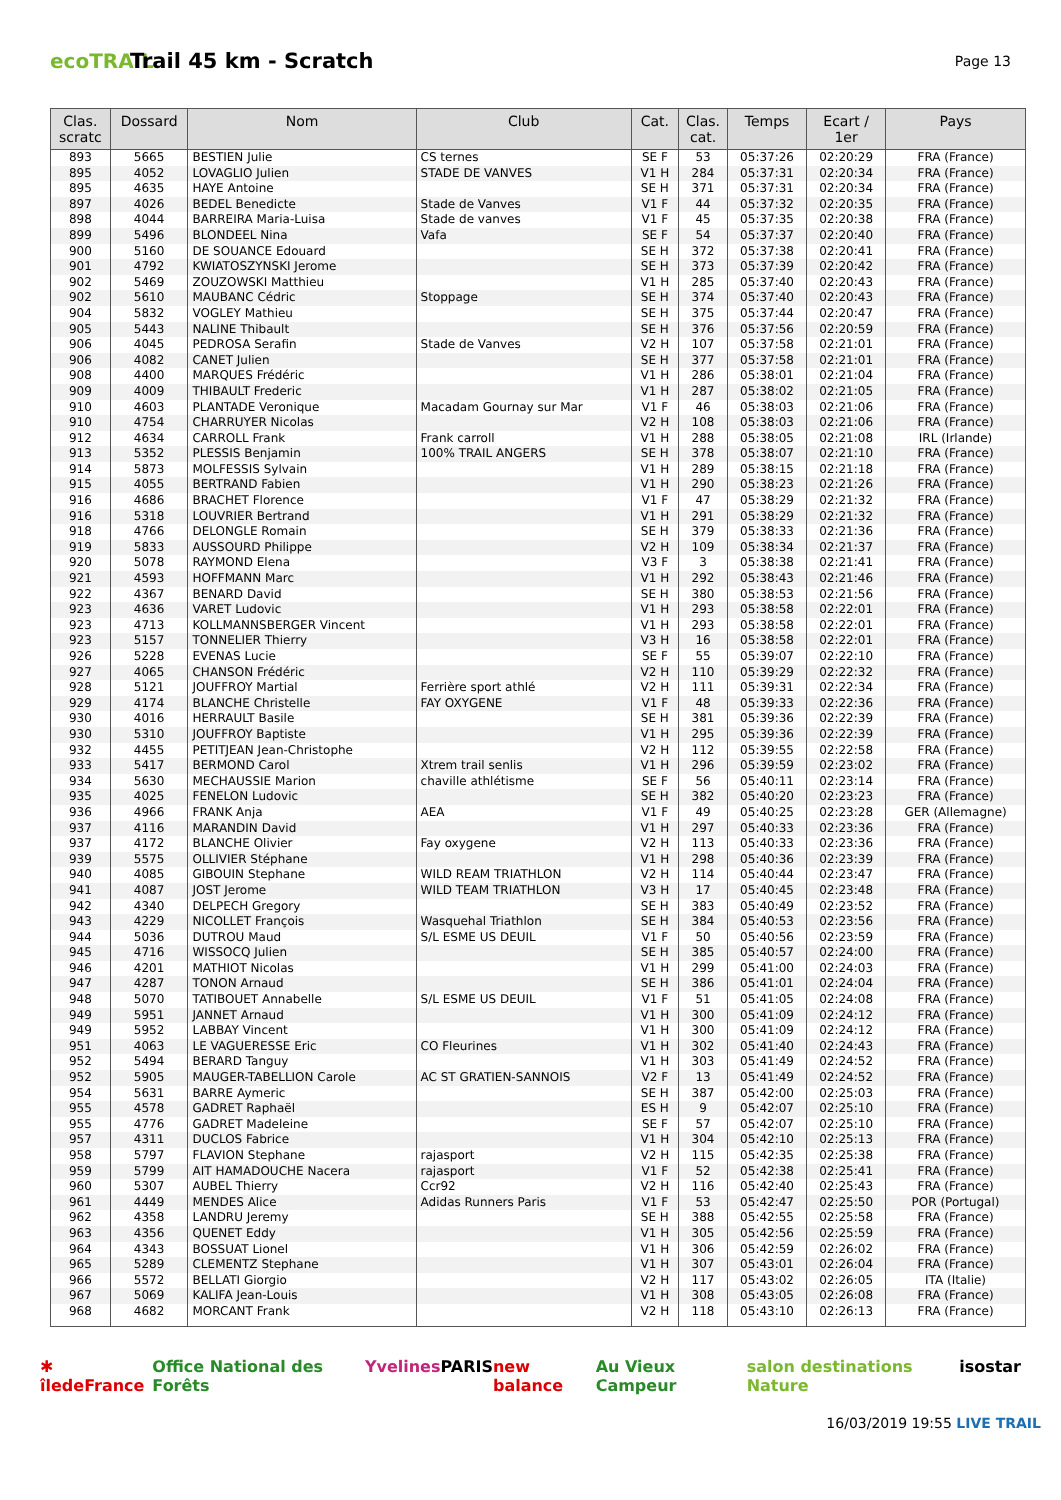ecoTRAIL
Trail 45 km - Scratch
Page 13
| Clas. scratc | Dossard | Nom | Club | Cat. | Clas. cat. | Temps | Ecart / 1er | Pays |
| --- | --- | --- | --- | --- | --- | --- | --- | --- |
| 893 | 5665 | BESTIEN Julie | CS ternes | SE F | 53 | 05:37:26 | 02:20:29 | FRA (France) |
| 895 | 4052 | LOVAGLIO Julien | STADE DE VANVES | V1 H | 284 | 05:37:31 | 02:20:34 | FRA (France) |
| 895 | 4635 | HAYE Antoine | | SE H | 371 | 05:37:31 | 02:20:34 | FRA (France) |
| 897 | 4026 | BEDEL Benedicte | Stade de Vanves | V1 F | 44 | 05:37:32 | 02:20:35 | FRA (France) |
| 898 | 4044 | BARREIRA Maria-Luisa | Stade de vanves | V1 F | 45 | 05:37:35 | 02:20:38 | FRA (France) |
| 899 | 5496 | BLONDEEL Nina | Vafa | SE F | 54 | 05:37:37 | 02:20:40 | FRA (France) |
| 900 | 5160 | DE SOUANCE Edouard | | SE H | 372 | 05:37:38 | 02:20:41 | FRA (France) |
| 901 | 4792 | KWIATOSZYNSKI Jerome | | SE H | 373 | 05:37:39 | 02:20:42 | FRA (France) |
| 902 | 5469 | ZOUZOWSKI Matthieu | | V1 H | 285 | 05:37:40 | 02:20:43 | FRA (France) |
| 902 | 5610 | MAUBANC Cédric | Stoppage | SE H | 374 | 05:37:40 | 02:20:43 | FRA (France) |
| 904 | 5832 | VOGLEY Mathieu | | SE H | 375 | 05:37:44 | 02:20:47 | FRA (France) |
| 905 | 5443 | NALINE Thibault | | SE H | 376 | 05:37:56 | 02:20:59 | FRA (France) |
| 906 | 4045 | PEDROSA Serafin | Stade de Vanves | V2 H | 107 | 05:37:58 | 02:21:01 | FRA (France) |
| 906 | 4082 | CANET Julien | | SE H | 377 | 05:37:58 | 02:21:01 | FRA (France) |
| 908 | 4400 | MARQUES Frédéric | | V1 H | 286 | 05:38:01 | 02:21:04 | FRA (France) |
| 909 | 4009 | THIBAULT Frederic | | V1 H | 287 | 05:38:02 | 02:21:05 | FRA (France) |
| 910 | 4603 | PLANTADE Veronique | Macadam Gournay sur Mar | V1 F | 46 | 05:38:03 | 02:21:06 | FRA (France) |
| 910 | 4754 | CHARRUYER Nicolas | | V2 H | 108 | 05:38:03 | 02:21:06 | FRA (France) |
| 912 | 4634 | CARROLL Frank | Frank carroll | V1 H | 288 | 05:38:05 | 02:21:08 | IRL (Irlande) |
| 913 | 5352 | PLESSIS Benjamin | 100% TRAIL ANGERS | SE H | 378 | 05:38:07 | 02:21:10 | FRA (France) |
| 914 | 5873 | MOLFESSIS Sylvain | | V1 H | 289 | 05:38:15 | 02:21:18 | FRA (France) |
| 915 | 4055 | BERTRAND Fabien | | V1 H | 290 | 05:38:23 | 02:21:26 | FRA (France) |
| 916 | 4686 | BRACHET Florence | | V1 F | 47 | 05:38:29 | 02:21:32 | FRA (France) |
| 916 | 5318 | LOUVRIER Bertrand | | V1 H | 291 | 05:38:29 | 02:21:32 | FRA (France) |
| 918 | 4766 | DELONGLE Romain | | SE H | 379 | 05:38:33 | 02:21:36 | FRA (France) |
| 919 | 5833 | AUSSOURD Philippe | | V2 H | 109 | 05:38:34 | 02:21:37 | FRA (France) |
| 920 | 5078 | RAYMOND Elena | | V3 F | 3 | 05:38:38 | 02:21:41 | FRA (France) |
| 921 | 4593 | HOFFMANN Marc | | V1 H | 292 | 05:38:43 | 02:21:46 | FRA (France) |
| 922 | 4367 | BENARD David | | SE H | 380 | 05:38:53 | 02:21:56 | FRA (France) |
| 923 | 4636 | VARET Ludovic | | V1 H | 293 | 05:38:58 | 02:22:01 | FRA (France) |
| 923 | 4713 | KOLLMANNSBERGER Vincent | | V1 H | 293 | 05:38:58 | 02:22:01 | FRA (France) |
| 923 | 5157 | TONNELIER Thierry | | V3 H | 16 | 05:38:58 | 02:22:01 | FRA (France) |
| 926 | 5228 | EVENAS Lucie | | SE F | 55 | 05:39:07 | 02:22:10 | FRA (France) |
| 927 | 4065 | CHANSON Frédéric | | V2 H | 110 | 05:39:29 | 02:22:32 | FRA (France) |
| 928 | 5121 | JOUFFROY Martial | Ferrière sport athlé | V2 H | 111 | 05:39:31 | 02:22:34 | FRA (France) |
| 929 | 4174 | BLANCHE Christelle | FAY OXYGENE | V1 F | 48 | 05:39:33 | 02:22:36 | FRA (France) |
| 930 | 4016 | HERRAULT Basile | | SE H | 381 | 05:39:36 | 02:22:39 | FRA (France) |
| 930 | 5310 | JOUFFROY Baptiste | | V1 H | 295 | 05:39:36 | 02:22:39 | FRA (France) |
| 932 | 4455 | PETITJEAN Jean-Christophe | | V2 H | 112 | 05:39:55 | 02:22:58 | FRA (France) |
| 933 | 5417 | BERMOND Carol | Xtrem trail senlis | V1 H | 296 | 05:39:59 | 02:23:02 | FRA (France) |
| 934 | 5630 | MECHAUSSIE Marion | chaville athlétisme | SE F | 56 | 05:40:11 | 02:23:14 | FRA (France) |
| 935 | 4025 | FENELON Ludovic | | SE H | 382 | 05:40:20 | 02:23:23 | FRA (France) |
| 936 | 4966 | FRANK Anja | AEA | V1 F | 49 | 05:40:25 | 02:23:28 | GER (Allemagne) |
| 937 | 4116 | MARANDIN David | | V1 H | 297 | 05:40:33 | 02:23:36 | FRA (France) |
| 937 | 4172 | BLANCHE Olivier | Fay oxygene | V2 H | 113 | 05:40:33 | 02:23:36 | FRA (France) |
| 939 | 5575 | OLLIVIER Stéphane | | V1 H | 298 | 05:40:36 | 02:23:39 | FRA (France) |
| 940 | 4085 | GIBOUIN Stephane | WILD REAM TRIATHLON | V2 H | 114 | 05:40:44 | 02:23:47 | FRA (France) |
| 941 | 4087 | JOST Jerome | WILD TEAM TRIATHLON | V3 H | 17 | 05:40:45 | 02:23:48 | FRA (France) |
| 942 | 4340 | DELPECH Gregory | | SE H | 383 | 05:40:49 | 02:23:52 | FRA (France) |
| 943 | 4229 | NICOLLET François | Wasquehal Triathlon | SE H | 384 | 05:40:53 | 02:23:56 | FRA (France) |
| 944 | 5036 | DUTROU Maud | S/L ESME US DEUIL | V1 F | 50 | 05:40:56 | 02:23:59 | FRA (France) |
| 945 | 4716 | WISSOCQ Julien | | SE H | 385 | 05:40:57 | 02:24:00 | FRA (France) |
| 946 | 4201 | MATHIOT Nicolas | | V1 H | 299 | 05:41:00 | 02:24:03 | FRA (France) |
| 947 | 4287 | TONON Arnaud | | SE H | 386 | 05:41:01 | 02:24:04 | FRA (France) |
| 948 | 5070 | TATIBOUET Annabelle | S/L ESME US DEUIL | V1 F | 51 | 05:41:05 | 02:24:08 | FRA (France) |
| 949 | 5951 | JANNET Arnaud | | V1 H | 300 | 05:41:09 | 02:24:12 | FRA (France) |
| 949 | 5952 | LABBAY Vincent | | V1 H | 300 | 05:41:09 | 02:24:12 | FRA (France) |
| 951 | 4063 | LE VAGUERESSE Eric | CO Fleurines | V1 H | 302 | 05:41:40 | 02:24:43 | FRA (France) |
| 952 | 5494 | BERARD Tanguy | | V1 H | 303 | 05:41:49 | 02:24:52 | FRA (France) |
| 952 | 5905 | MAUGER-TABELLION Carole | AC ST GRATIEN-SANNOIS | V2 F | 13 | 05:41:49 | 02:24:52 | FRA (France) |
| 954 | 5631 | BARRE Aymeric | | SE H | 387 | 05:42:00 | 02:25:03 | FRA (France) |
| 955 | 4578 | GADRET Raphaël | | ES H | 9 | 05:42:07 | 02:25:10 | FRA (France) |
| 955 | 4776 | GADRET Madeleine | | SE F | 57 | 05:42:07 | 02:25:10 | FRA (France) |
| 957 | 4311 | DUCLOS Fabrice | | V1 H | 304 | 05:42:10 | 02:25:13 | FRA (France) |
| 958 | 5797 | FLAVION Stephane | rajasport | V2 H | 115 | 05:42:35 | 02:25:38 | FRA (France) |
| 959 | 5799 | AIT HAMADOUCHE Nacera | rajasport | V1 F | 52 | 05:42:38 | 02:25:41 | FRA (France) |
| 960 | 5307 | AUBEL Thierry | Ccr92 | V2 H | 116 | 05:42:40 | 02:25:43 | FRA (France) |
| 961 | 4449 | MENDES Alice | Adidas Runners Paris | V1 F | 53 | 05:42:47 | 02:25:50 | POR (Portugal) |
| 962 | 4358 | LANDRU Jeremy | | SE H | 388 | 05:42:55 | 02:25:58 | FRA (France) |
| 963 | 4356 | QUENET Eddy | | V1 H | 305 | 05:42:56 | 02:25:59 | FRA (France) |
| 964 | 4343 | BOSSUAT Lionel | | V1 H | 306 | 05:42:59 | 02:26:02 | FRA (France) |
| 965 | 5289 | CLEMENTZ Stephane | | V1 H | 307 | 05:43:01 | 02:26:04 | FRA (France) |
| 966 | 5572 | BELLATI Giorgio | | V2 H | 117 | 05:43:02 | 02:26:05 | ITA (Italie) |
| 967 | 5069 | KALIFA Jean-Louis | | V1 H | 308 | 05:43:05 | 02:26:08 | FRA (France) |
| 968 | 4682 | MORCANT Frank | | V2 H | 118 | 05:43:10 | 02:26:13 | FRA (France) |
✱ îledeFrance Office National des Forêts Yvelines PARIS new balance Au Vieux Campeur salon destinations Nature isostar
16/03/2019 19:55 LIVE TRAIL